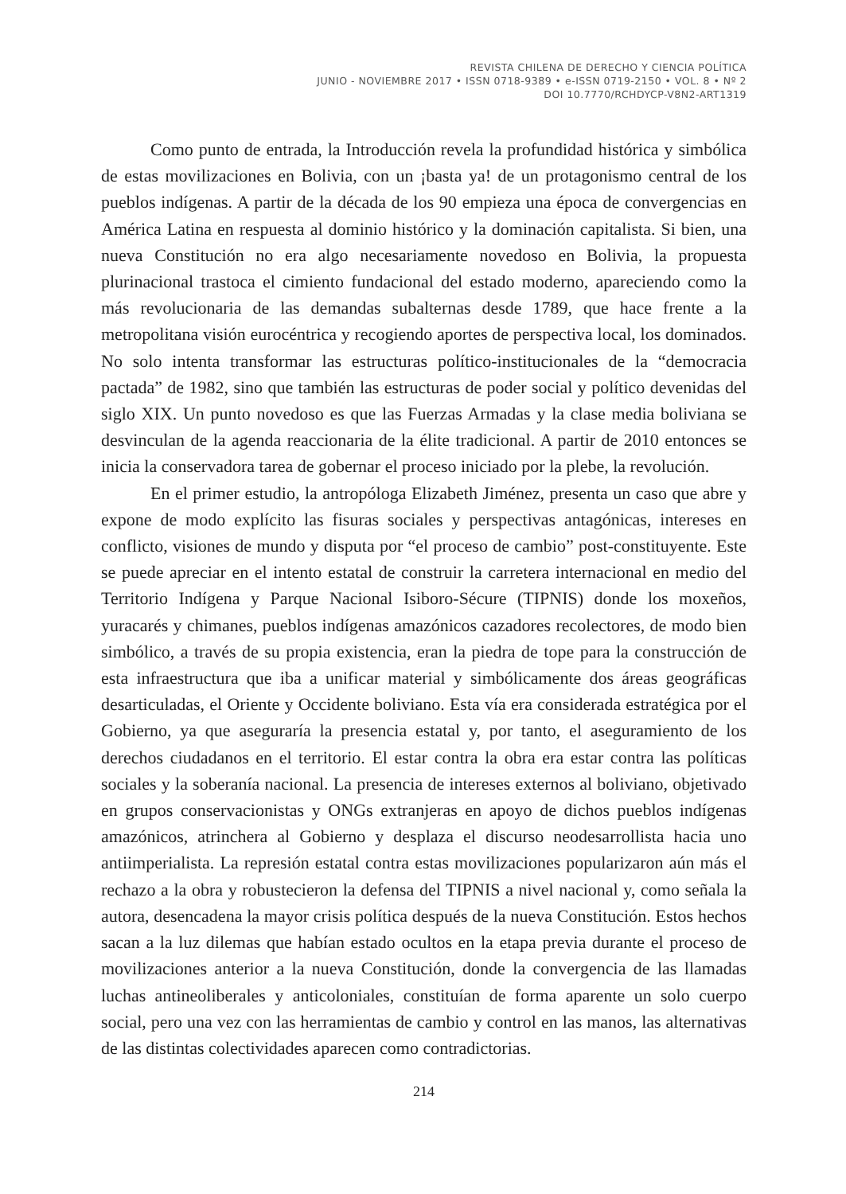REVISTA CHILENA DE DERECHO Y CIENCIA POLÍTICA
JUNIO - NOVIEMBRE 2017 • ISSN 0718-9389 • e-ISSN 0719-2150 • VOL. 8 • Nº 2
DOI 10.7770/RCHDYCP-V8N2-ART1319
Como punto de entrada, la Introducción revela la profundidad histórica y simbólica de estas movilizaciones en Bolivia, con un ¡basta ya! de un protagonismo central de los pueblos indígenas. A partir de la década de los 90 empieza una época de convergencias en América Latina en respuesta al dominio histórico y la dominación capitalista. Si bien, una nueva Constitución no era algo necesariamente novedoso en Bolivia, la propuesta plurinacional trastoca el cimiento fundacional del estado moderno, apareciendo como la más revolucionaria de las demandas subalternas desde 1789, que hace frente a la metropolitana visión eurocéntrica y recogiendo aportes de perspectiva local, los dominados. No solo intenta transformar las estructuras político-institucionales de la “democracia pactada” de 1982, sino que también las estructuras de poder social y político devenidas del siglo XIX. Un punto novedoso es que las Fuerzas Armadas y la clase media boliviana se desvinculan de la agenda reaccionaria de la élite tradicional. A partir de 2010 entonces se inicia la conservadora tarea de gobernar el proceso iniciado por la plebe, la revolución.
En el primer estudio, la antropóloga Elizabeth Jiménez, presenta un caso que abre y expone de modo explícito las fisuras sociales y perspectivas antagónicas, intereses en conflicto, visiones de mundo y disputa por “el proceso de cambio” post-constituyente. Este se puede apreciar en el intento estatal de construir la carretera internacional en medio del Territorio Indígena y Parque Nacional Isiboro-Sécure (TIPNIS) donde los moxeños, yuracarés y chimanes, pueblos indígenas amazónicos cazadores recolectores, de modo bien simbólico, a través de su propia existencia, eran la piedra de tope para la construcción de esta infraestructura que iba a unificar material y simbólicamente dos áreas geográficas desarticuladas, el Oriente y Occidente boliviano. Esta vía era considerada estratégica por el Gobierno, ya que aseguraría la presencia estatal y, por tanto, el aseguramiento de los derechos ciudadanos en el territorio. El estar contra la obra era estar contra las políticas sociales y la soberanía nacional. La presencia de intereses externos al boliviano, objetivado en grupos conservacionistas y ONGs extranjeras en apoyo de dichos pueblos indígenas amazónicos, atrinchera al Gobierno y desplaza el discurso neodesarrollista hacia uno antiimperialista. La represión estatal contra estas movilizaciones popularizaron aún más el rechazo a la obra y robustecieron la defensa del TIPNIS a nivel nacional y, como señala la autora, desencadena la mayor crisis política después de la nueva Constitución. Estos hechos sacan a la luz dilemas que habían estado ocultos en la etapa previa durante el proceso de movilizaciones anterior a la nueva Constitución, donde la convergencia de las llamadas luchas antineoliberales y anticoloniales, constituían de forma aparente un solo cuerpo social, pero una vez con las herramientas de cambio y control en las manos, las alternativas de las distintas colectividades aparecen como contradictorias.
214